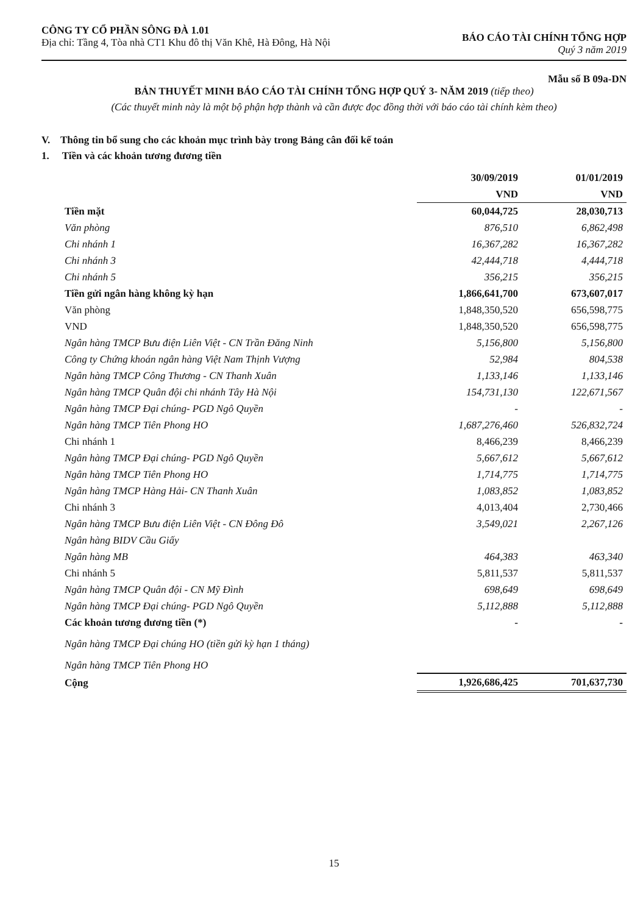CÔNG TY CỔ PHẦN SÔNG ĐÀ 1.01
Địa chỉ: Tầng 4, Tòa nhà CT1 Khu đô thị Văn Khê, Hà Đông, Hà Nội
BÁO CÁO TÀI CHÍNH TỔNG HỢP
Quý 3 năm 2019
Mẫu số B 09a-DN
BẢN THUYẾT MINH BÁO CÁO TÀI CHÍNH TỔNG HỢP QUÝ 3- NĂM 2019 (tiếp theo)
(Các thuyết minh này là một bộ phận hợp thành và cần được đọc đồng thời với báo cáo tài chính kèm theo)
V. Thông tin bổ sung cho các khoản mục trình bày trong Bảng cân đối kế toán
1. Tiền và các khoản tương đương tiền
| | 30/09/2019 | 01/01/2019 |
| | VND | VND |
| Tiền mặt | 60,044,725 | 28,030,713 |
| Văn phòng | 876,510 | 6,862,498 |
| Chi nhánh 1 | 16,367,282 | 16,367,282 |
| Chi nhánh 3 | 42,444,718 | 4,444,718 |
| Chi nhánh 5 | 356,215 | 356,215 |
| Tiền gửi ngân hàng không kỳ hạn | 1,866,641,700 | 673,607,017 |
| Văn phòng | 1,848,350,520 | 656,598,775 |
| VND | 1,848,350,520 | 656,598,775 |
| Ngân hàng TMCP Bưu điện Liên Việt - CN Trần Đăng Ninh | 5,156,800 | 5,156,800 |
| Công ty Chứng khoán ngân hàng Việt Nam Thịnh Vượng | 52,984 | 804,538 |
| Ngân hàng TMCP Công Thương - CN Thanh Xuân | 1,133,146 | 1,133,146 |
| Ngân hàng TMCP Quân đội chi nhánh Tây Hà Nội | 154,731,130 | 122,671,567 |
| Ngân hàng TMCP Đại chúng- PGD Ngô Quyền | - | - |
| Ngân hàng TMCP Tiên Phong HO | 1,687,276,460 | 526,832,724 |
| Chi nhánh 1 | 8,466,239 | 8,466,239 |
| Ngân hàng TMCP Đại chúng- PGD Ngô Quyền | 5,667,612 | 5,667,612 |
| Ngân hàng TMCP Tiên Phong HO | 1,714,775 | 1,714,775 |
| Ngân hàng TMCP Hàng Hải- CN Thanh Xuân | 1,083,852 | 1,083,852 |
| Chi nhánh 3 | 4,013,404 | 2,730,466 |
| Ngân hàng TMCP Bưu điện Liên Việt - CN Đông Đô | 3,549,021 | 2,267,126 |
| Ngân hàng BIDV Cầu Giấy | | |
| Ngân hàng MB | 464,383 | 463,340 |
| Chi nhánh 5 | 5,811,537 | 5,811,537 |
| Ngân hàng TMCP Quân đội - CN Mỹ Đình | 698,649 | 698,649 |
| Ngân hàng TMCP Đại chúng- PGD Ngô Quyền | 5,112,888 | 5,112,888 |
| Các khoản tương đương tiền (*) | - | - |
| Ngân hàng TMCP Đại chúng HO (tiền gửi kỳ hạn 1 tháng) | | |
| Ngân hàng TMCP Tiên Phong HO | | |
| Cộng | 1,926,686,425 | 701,637,730 |
15